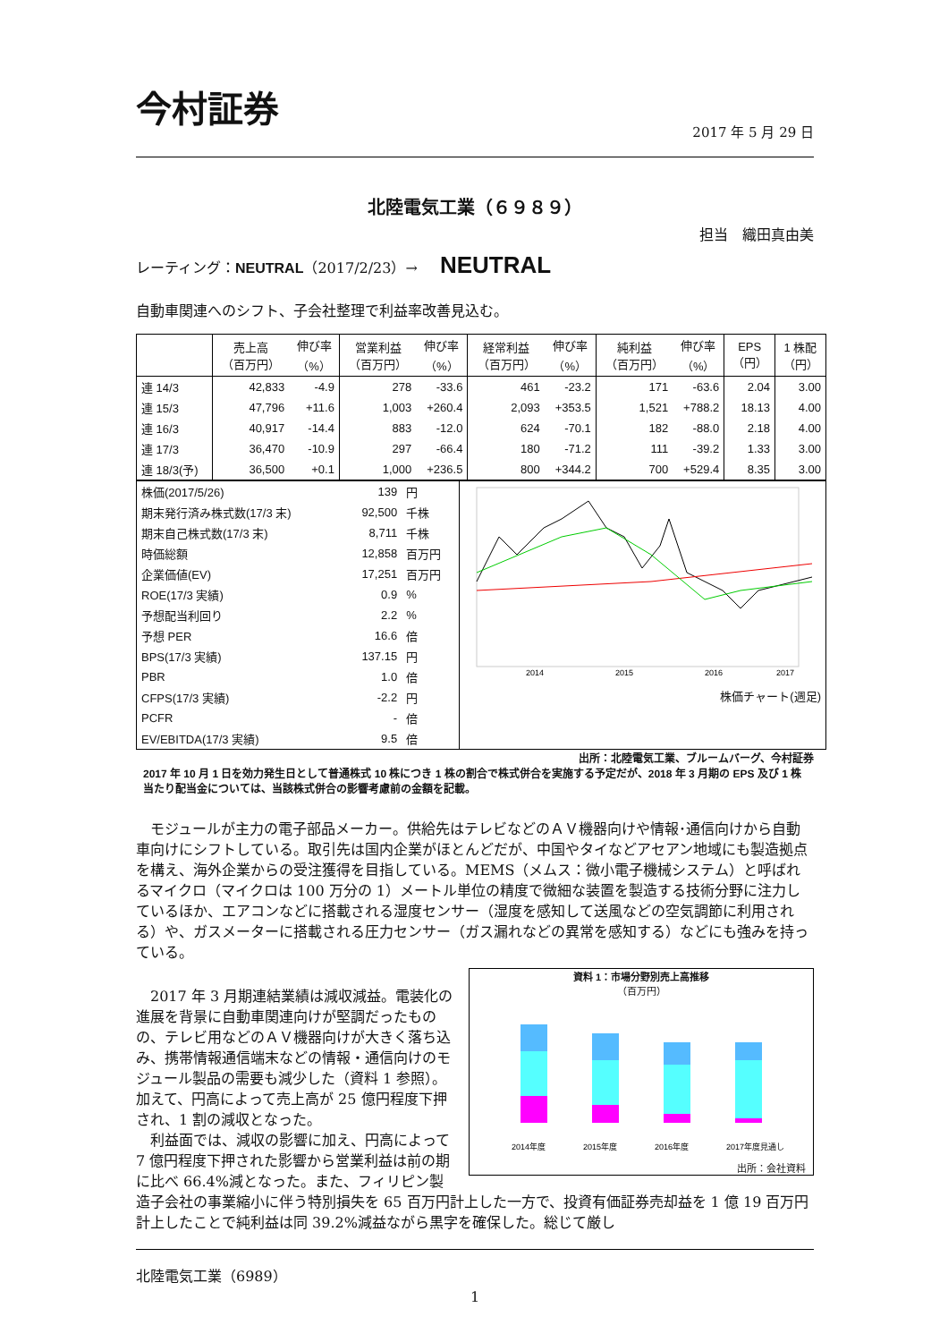今村証券
2017 年 5 月 29 日
北陸電気工業（６９８９）
担当　織田真由美
レーティング：NEUTRAL（2017/2/23）→ NEUTRAL
自動車関連へのシフト、子会社整理で利益率改善見込む。
| | 売上高 （百万円） | 伸び率 （%） | 営業利益 （百万円） | 伸び率 （%） | 経常利益 （百万円） | 伸び率 （%） | 純利益 （百万円） | 伸び率 （%） | EPS （円） | 1 株配 （円） |
| --- | --- | --- | --- | --- | --- | --- | --- | --- | --- | --- |
| 連 14/3 | 42,833 | -4.9 | 278 | -33.6 | 461 | -23.2 | 171 | -63.6 | 2.04 | 3.00 |
| 連 15/3 | 47,796 | +11.6 | 1,003 | +260.4 | 2,093 | +353.5 | 1,521 | +788.2 | 18.13 | 4.00 |
| 連 16/3 | 40,917 | -14.4 | 883 | -12.0 | 624 | -70.1 | 182 | -88.0 | 2.18 | 4.00 |
| 連 17/3 | 36,470 | -10.9 | 297 | -66.4 | 180 | -71.2 | 111 | -39.2 | 1.33 | 3.00 |
| 連 18/3(予) | 36,500 | +0.1 | 1,000 | +236.5 | 800 | +344.2 | 700 | +529.4 | 8.35 | 3.00 |
| / 株価(2017/5/26) / 139 / 円 / / 期末発行済み株式数(17/3 末) / 92,500 / 千株 / / 期末自己株式数(17/3 末) / 8,711 / 千株 / / 時価総額 / 12,858 / 百万円 / / 企業価値(EV) / 17,251 / 百万円 / / ROE(17/3 実績) / 0.9 / % / / 予想配当利回り / 2.2 / % / / 予想 PER / 16.6 / 倍 / / BPS(17/3 実績) / 137.15 / 円 / / PBR / 1.0 / 倍 / / CFPS(17/3 実績) / -2.2 / 円 / / PCFR / - / 倍 / / EV/EBITDA(17/3 実績) / 9.5 / 倍 / | 2014 2015 2016 2017 株価チャート(週足) |
出所：北陸電気工業、ブルームバーグ、今村証券
2017 年 10 月 1 日を効力発生日として普通株式 10 株につき 1 株の割合で株式併合を実施する予定だが、2018 年 3 月期の EPS 及び 1 株当たり配当金については、当該株式併合の影響考慮前の金額を記載。
　モジュールが主力の電子部品メーカー。供給先はテレビなどのＡＶ機器向けや情報･通信向けから自動車向けにシフトしている。取引先は国内企業がほとんどだが、中国やタイなどアセアン地域にも製造拠点を構え、海外企業からの受注獲得を目指している。MEMS（メムス：微小電子機械システム）と呼ばれるマイクロ（マイクロは 100 万分の 1）メートル単位の精度で微細な装置を製造する技術分野に注力しているほか、エアコンなどに搭載される湿度センサー（湿度を感知して送風などの空気調節に利用される）や、ガスメーターに搭載される圧力センサー（ガス漏れなどの異常を感知する）などにも強みを持っている。
資料 1：市場分野別売上高推移
（百万円）
2014年度
2015年度
2016年度
2017年度見通し
出所：会社資料
　2017 年 3 月期連結業績は減収減益。電装化の進展を背景に自動車関連向けが堅調だったものの、テレビ用などのＡＶ機器向けが大きく落ち込み、携帯情報通信端末などの情報・通信向けのモジュール製品の需要も減少した（資料 1 参照）。加えて、円高によって売上高が 25 億円程度下押され、1 割の減収となった。
　利益面では、減収の影響に加え、円高によって 7 億円程度下押された影響から営業利益は前の期に比べ 66.4%減となった。また、フィリピン製造子会社の事業縮小に伴う特別損失を 65 百万円計上した一方で、投資有価証券売却益を 1 億 19 百万円計上したことで純利益は同 39.2%減益ながら黒字を確保した。総じて厳し
北陸電気工業（6989）
1